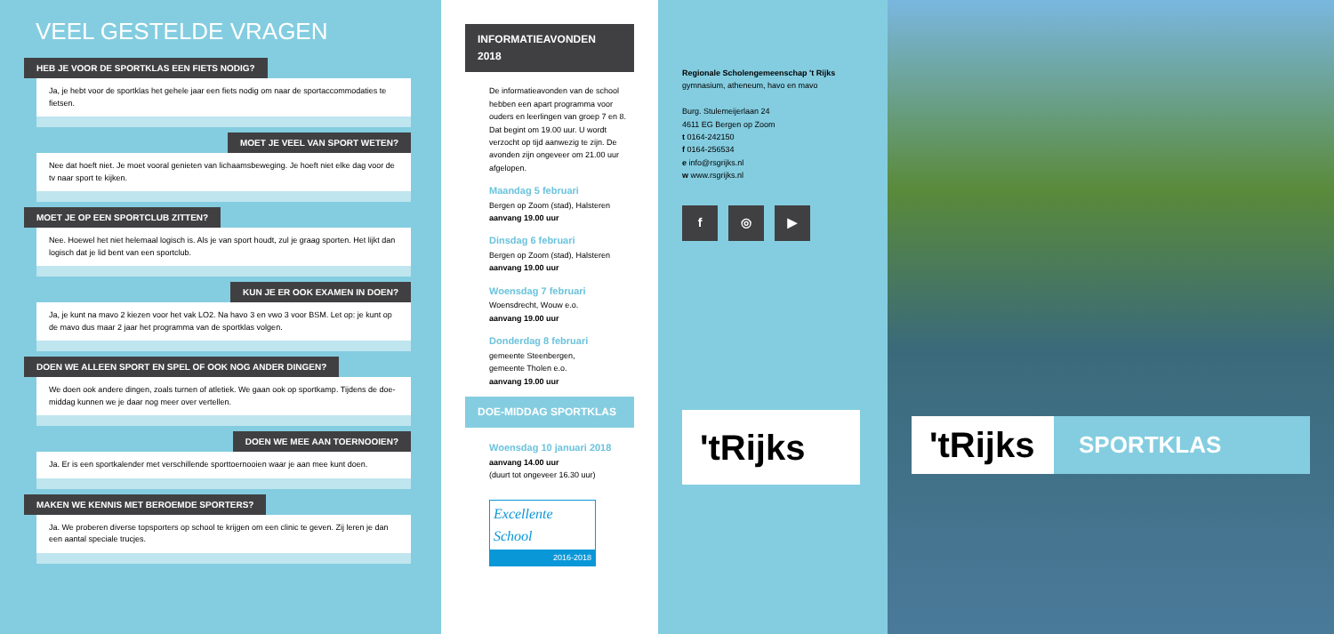VEEL GESTELDE VRAGEN
HEB JE VOOR DE SPORTKLAS EEN FIETS NODIG?
Ja, je hebt voor de sportklas het gehele jaar een fiets nodig om naar de sportaccommodaties te fietsen.
MOET JE VEEL VAN SPORT WETEN?
Nee dat hoeft niet. Je moet vooral genieten van lichaamsbeweging. Je hoeft niet elke dag voor de tv naar sport te kijken.
MOET JE OP EEN SPORTCLUB ZITTEN?
Nee. Hoewel het niet helemaal logisch is. Als je van sport houdt, zul je graag sporten. Het lijkt dan logisch dat je lid bent van een sportclub.
KUN JE ER OOK EXAMEN IN DOEN?
Ja, je kunt na mavo 2 kiezen voor het vak LO2. Na havo 3 en vwo 3 voor BSM. Let op: je kunt op de mavo dus maar 2 jaar het programma van de sportklas volgen.
DOEN WE ALLEEN SPORT EN SPEL OF OOK NOG ANDER DINGEN?
We doen ook andere dingen, zoals turnen of atletiek. We gaan ook op sportkamp. Tijdens de doe-middag kunnen we je daar nog meer over vertellen.
DOEN WE MEE AAN TOERNOOIEN?
Ja. Er is een sportkalender met verschillende sporttoernooien waar je aan mee kunt doen.
MAKEN WE KENNIS MET BEROEMDE SPORTERS?
Ja. We proberen diverse topsporters op school te krijgen om een clinic te geven. Zij leren je dan een aantal speciale trucjes.
INFORMATIEAVONDEN 2018
De informatieavonden van de school hebben een apart programma voor ouders en leerlingen van groep 7 en 8. Dat begint om 19.00 uur. U wordt verzocht op tijd aanwezig te zijn. De avonden zijn ongeveer om 21.00 uur afgelopen.
Maandag 5 februari
Bergen op Zoom (stad), Halsteren
aanvang 19.00 uur
Dinsdag 6 februari
Bergen op Zoom (stad), Halsteren
aanvang 19.00 uur
Woensdag 7 februari
Woensdrecht, Wouw e.o.
aanvang 19.00 uur
Donderdag 8 februari
gemeente Steenbergen,
gemeente Tholen e.o.
aanvang 19.00 uur
DOE-MIDDAG SPORTKLAS
Woensdag 10 januari 2018
aanvang 14.00 uur
(duurt tot ongeveer 16.30 uur)
Excellente School
2016-2018
Regionale Scholengemeenschap 't Rijks
gymnasium, atheneum, havo en mavo
Burg. Stulemeijerlaan 24
4611 EG Bergen op Zoom
t 0164-242150
f 0164-256534
e info@rsgrijks.nl
w www.rsgrijks.nl
f ◎ ▶
'tRijks
'tRijks
SPORTKLAS